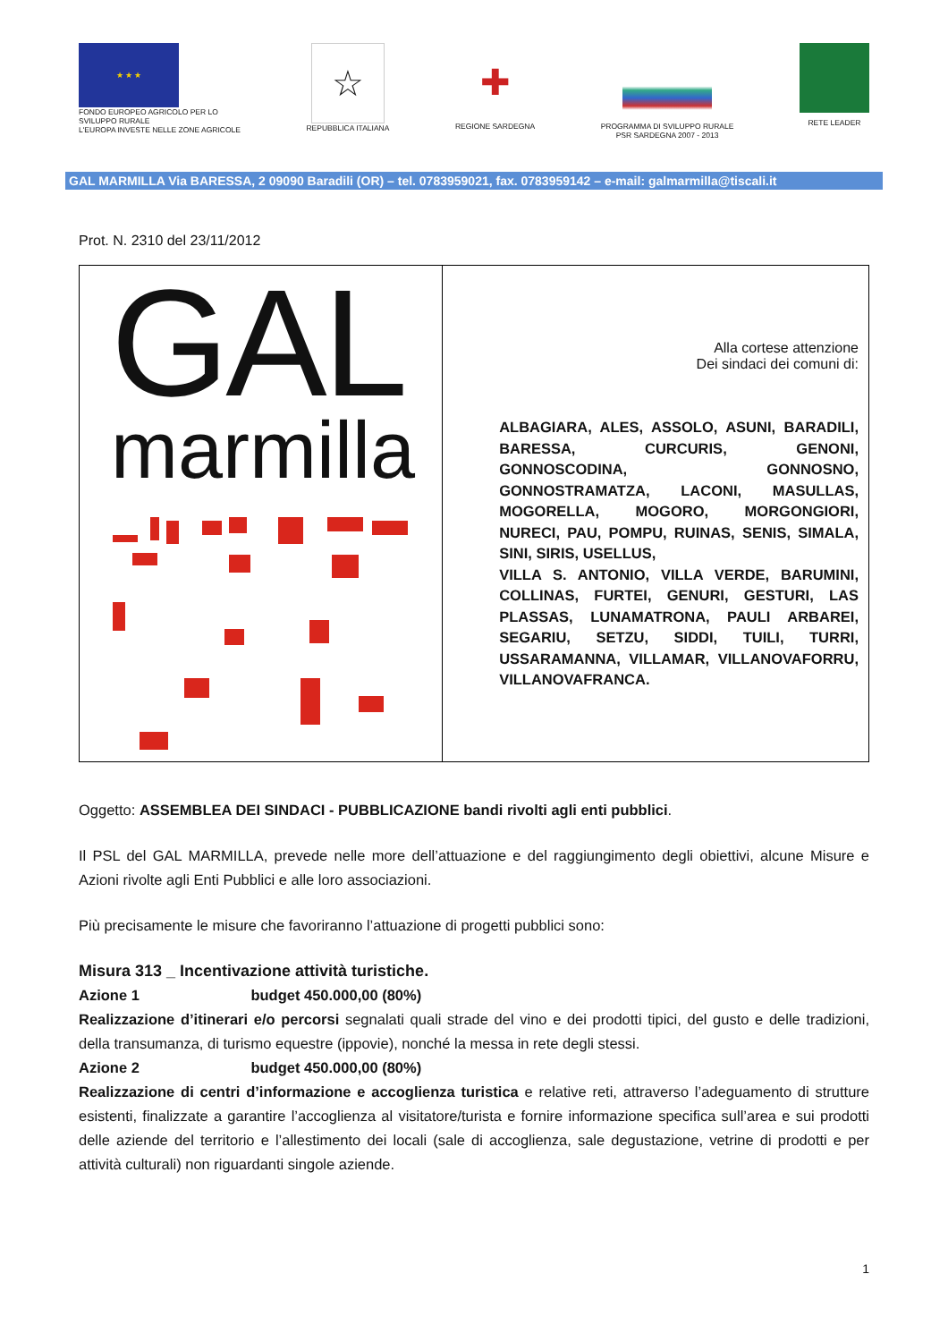★ ★ ★
FONDO EUROPEO AGRICOLO PER LO
SVILUPPO RURALE
L'EUROPA INVESTE NELLE ZONE AGRICOLE
☆
REPUBBLICA ITALIANA
✚
REGIONE SARDEGNA
PROGRAMMA DI SVILUPPO RURALE
PSR SARDEGNA 2007 - 2013
RETE LEADER
GAL MARMILLA Via BARESSA, 2 09090 Baradili (OR) – tel. 0783959021, fax. 0783959142 – e-mail: galmarmilla@tiscali.it
Prot. N. 2310 del 23/11/2012
| GAL marmilla | Alla cortese attenzione Dei sindaci dei comuni di: ALBAGIARA, ALES, ASSOLO, ASUNI, BARADILI, BARESSA, CURCURIS, GENONI, GONNOSCODINA, GONNOSNO, GONNOSTRAMATZA, LACONI, MASULLAS, MOGORELLA, MOGORO, MORGONGIORI, NURECI, PAU, POMPU, RUINAS, SENIS, SIMALA, SINI, SIRIS, USELLUS, VILLA S. ANTONIO, VILLA VERDE, BARUMINI, COLLINAS, FURTEI, GENURI, GESTURI, LAS PLASSAS, LUNAMATRONA, PAULI ARBAREI, SEGARIU, SETZU, SIDDI, TUILI, TURRI, USSARAMANNA, VILLAMAR, VILLANOVAFORRU, VILLANOVAFRANCA. |
Oggetto: ASSEMBLEA DEI SINDACI - PUBBLICAZIONE bandi rivolti agli enti pubblici.
Il PSL del GAL MARMILLA, prevede nelle more dell’attuazione e del raggiungimento degli obiettivi, alcune Misure e Azioni rivolte agli Enti Pubblici e alle loro associazioni.
Più precisamente le misure che favoriranno l’attuazione di progetti pubblici sono:
Misura 313 _ Incentivazione attività turistiche.
Azione 1 budget 450.000,00 (80%)
Realizzazione d’itinerari e/o percorsi segnalati quali strade del vino e dei prodotti tipici, del gusto e delle tradizioni, della transumanza, di turismo equestre (ippovie), nonché la messa in rete degli stessi.
Azione 2 budget 450.000,00 (80%)
Realizzazione di centri d’informazione e accoglienza turistica e relative reti, attraverso l’adeguamento di strutture esistenti, finalizzate a garantire l’accoglienza al visitatore/turista e fornire informazione specifica sull’area e sui prodotti delle aziende del territorio e l’allestimento dei locali (sale di accoglienza, sale degustazione, vetrine di prodotti e per attività culturali) non riguardanti singole aziende.
1